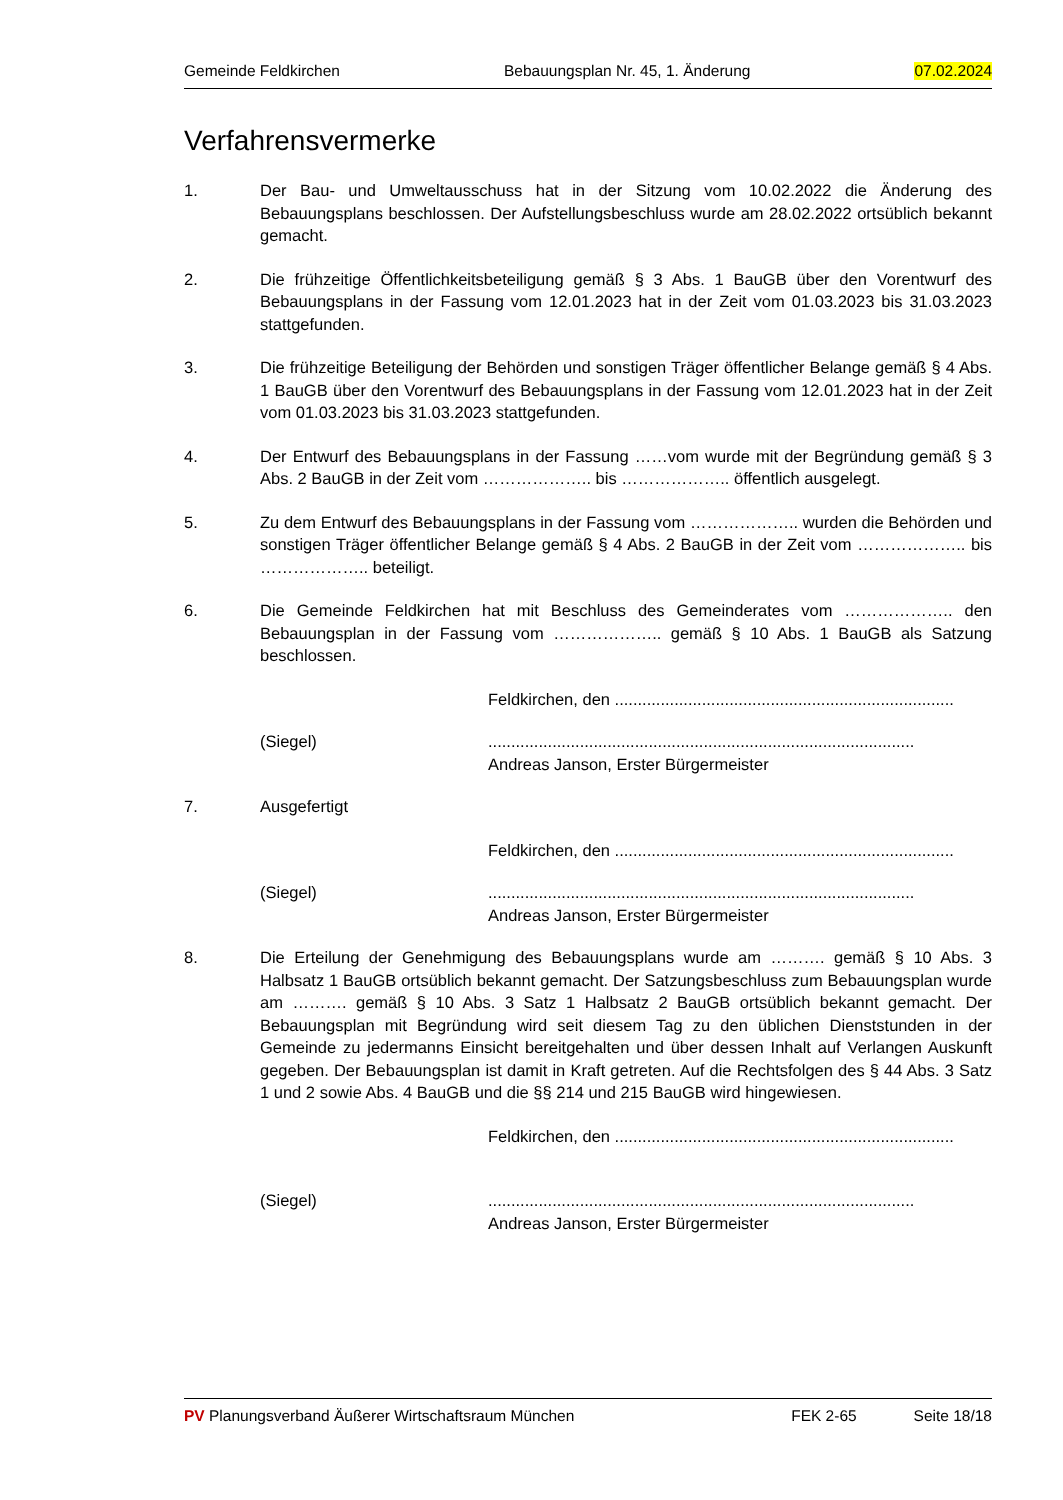Gemeinde Feldkirchen Bebauungsplan Nr. 45, 1. Änderung 07.02.2024
Verfahrensvermerke
1. Der Bau- und Umweltausschuss hat in der Sitzung vom 10.02.2022 die Änderung des Bebauungsplans beschlossen. Der Aufstellungsbeschluss wurde am 28.02.2022 ortsüblich bekannt gemacht.
2. Die frühzeitige Öffentlichkeitsbeteiligung gemäß § 3 Abs. 1 BauGB über den Vorentwurf des Bebauungsplans in der Fassung vom 12.01.2023 hat in der Zeit vom 01.03.2023 bis 31.03.2023 stattgefunden.
3. Die frühzeitige Beteiligung der Behörden und sonstigen Träger öffentlicher Belange gemäß § 4 Abs. 1 BauGB über den Vorentwurf des Bebauungsplans in der Fassung vom 12.01.2023 hat in der Zeit vom 01.03.2023 bis 31.03.2023 stattgefunden.
4. Der Entwurf des Bebauungsplans in der Fassung ……vom wurde mit der Begründung gemäß § 3 Abs. 2 BauGB in der Zeit vom ……………….. bis ……………….. öffentlich ausgelegt.
5. Zu dem Entwurf des Bebauungsplans in der Fassung vom ……………….. wurden die Behörden und sonstigen Träger öffentlicher Belange gemäß § 4 Abs. 2 BauGB in der Zeit vom ……………….. bis ……………….. beteiligt.
6. Die Gemeinde Feldkirchen hat mit Beschluss des Gemeinderates vom ……………….. den Bebauungsplan in der Fassung vom ……………….. gemäß § 10 Abs. 1 BauGB als Satzung beschlossen.
Feldkirchen, den ..........................................................................
(Siegel) .............................................................................................
Andreas Janson, Erster Bürgermeister
7. Ausgefertigt
Feldkirchen, den ..........................................................................
(Siegel) .............................................................................................
Andreas Janson, Erster Bürgermeister
8. Die Erteilung der Genehmigung des Bebauungsplans wurde am ………. gemäß § 10 Abs. 3 Halbsatz 1 BauGB ortsüblich bekannt gemacht. Der Satzungsbeschluss zum Bebauungsplan wurde am ………. gemäß § 10 Abs. 3 Satz 1 Halbsatz 2 BauGB ortsüblich bekannt gemacht. Der Bebauungsplan mit Begründung wird seit diesem Tag zu den üblichen Dienststunden in der Gemeinde zu jedermanns Einsicht bereitgehalten und über dessen Inhalt auf Verlangen Auskunft gegeben. Der Bebauungsplan ist damit in Kraft getreten. Auf die Rechtsfolgen des § 44 Abs. 3 Satz 1 und 2 sowie Abs. 4 BauGB und die §§ 214 und 215 BauGB wird hingewiesen.
Feldkirchen, den ..........................................................................
(Siegel) .............................................................................................
Andreas Janson, Erster Bürgermeister
PV Planungsverband Äußerer Wirtschaftsraum München FEK 2-65 Seite 18/18